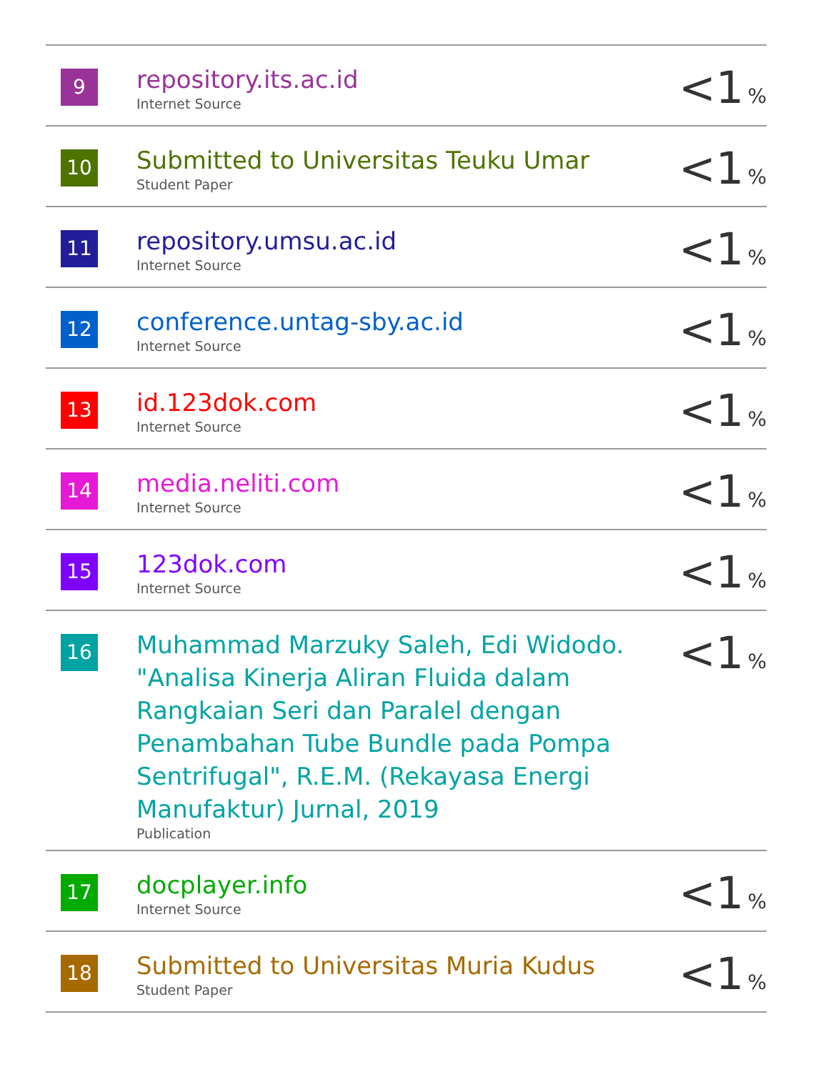| 9 | repository.its.ac.id Internet Source | <1 % |
| 10 | Submitted to Universitas Teuku Umar Student Paper | <1 % |
| 11 | repository.umsu.ac.id Internet Source | <1 % |
| 12 | conference.untag-sby.ac.id Internet Source | <1 % |
| 13 | id.123dok.com Internet Source | <1 % |
| 14 | media.neliti.com Internet Source | <1 % |
| 15 | 123dok.com Internet Source | <1 % |
| 16 | Muhammad Marzuky Saleh, Edi Widodo. "Analisa Kinerja Aliran Fluida dalam Rangkaian Seri dan Paralel dengan Penambahan Tube Bundle pada Pompa Sentrifugal", R.E.M. (Rekayasa Energi Manufaktur) Jurnal, 2019 Publication | <1 % |
| 17 | docplayer.info Internet Source | <1 % |
| 18 | Submitted to Universitas Muria Kudus Student Paper | <1 % |